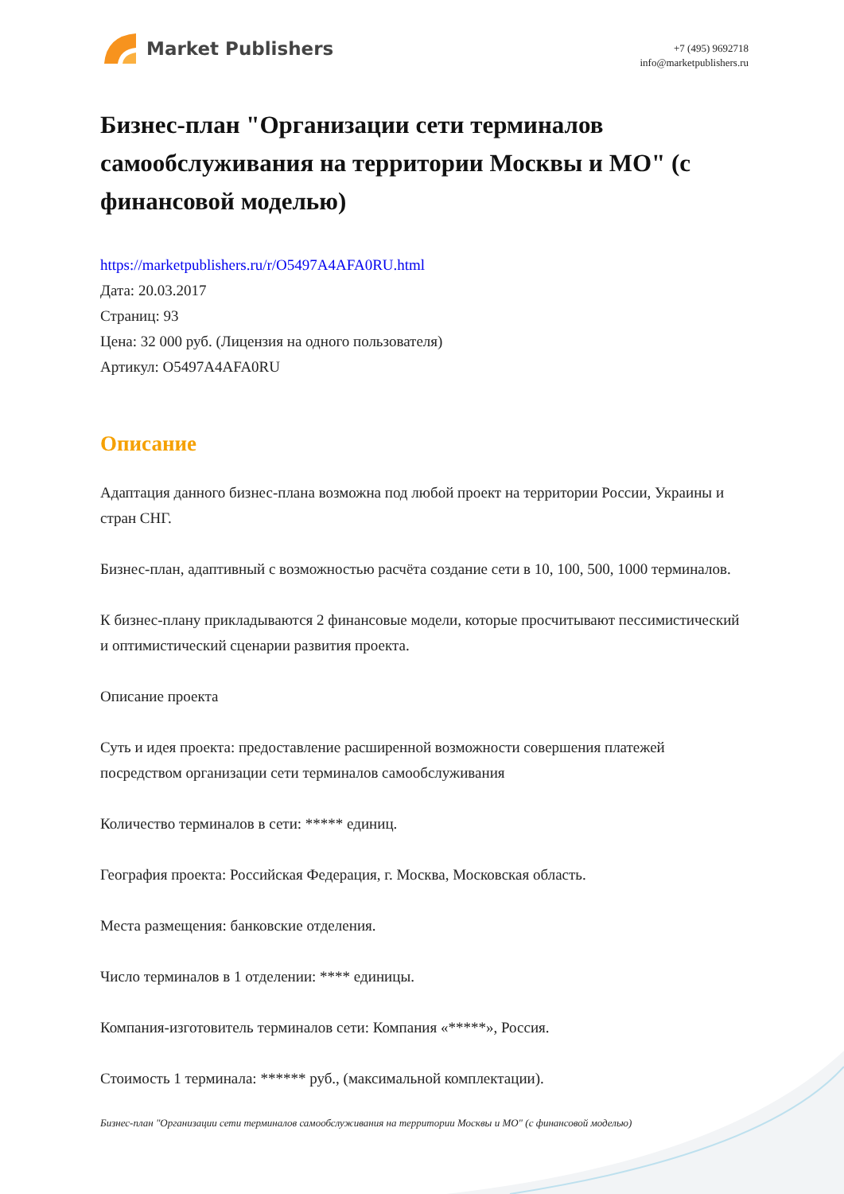Market Publishers
+7 (495) 9692718
info@marketpublishers.ru
Бизнес-план "Организации сети терминалов самообслуживания на территории Москвы и МО" (с финансовой моделью)
https://marketpublishers.ru/r/O5497A4AFA0RU.html
Дата: 20.03.2017
Страниц: 93
Цена: 32 000 руб. (Лицензия на одного пользователя)
Артикул: O5497A4AFA0RU
Описание
Адаптация данного бизнес-плана возможна под любой проект на территории России, Украины и стран СНГ.
Бизнес-план, адаптивный с возможностью расчёта создание сети в 10, 100, 500, 1000 терминалов.
К бизнес-плану прикладываются 2 финансовые модели, которые просчитывают пессимистический и оптимистический сценарии развития проекта.
Описание проекта
Суть и идея проекта: предоставление расширенной возможности совершения платежей посредством организации сети терминалов самообслуживания
Количество терминалов в сети: ***** единиц.
География проекта: Российская Федерация, г. Москва, Московская область.
Места размещения: банковские отделения.
Число терминалов в 1 отделении: **** единицы.
Компания-изготовитель терминалов сети: Компания «*****», Россия.
Стоимость 1 терминала: ****** руб., (максимальной комплектации).
Бизнес-план "Организации сети терминалов самообслуживания на территории Москвы и МО" (с финансовой моделью)